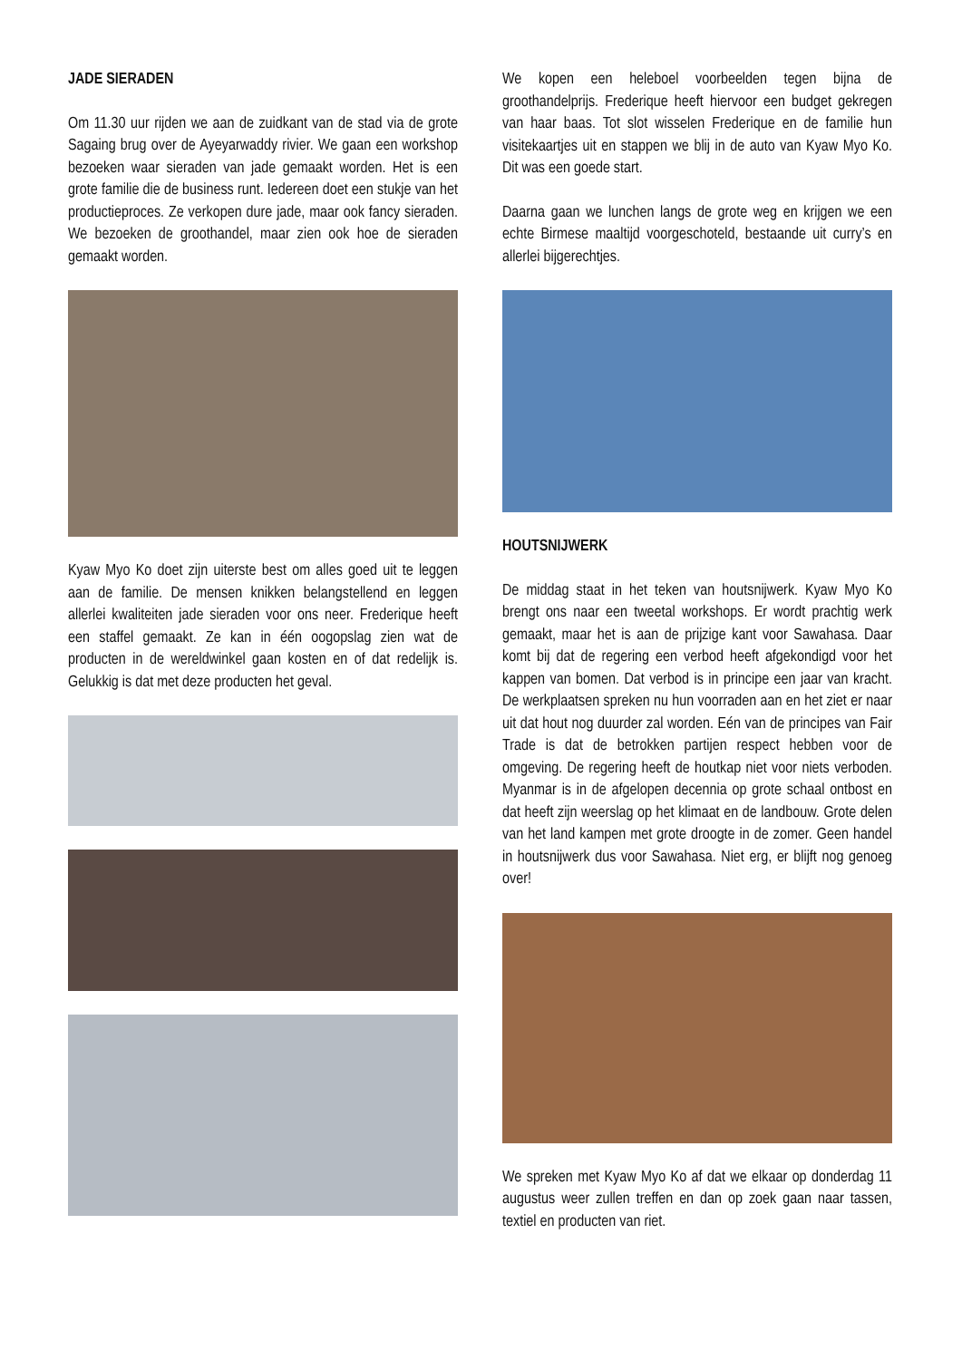JADE SIERADEN
Om 11.30 uur rijden we aan de zuidkant van de stad via de grote Sagaing brug over de Ayeyarwaddy rivier. We gaan een workshop bezoeken waar sieraden van jade gemaakt worden. Het is een grote familie die de business runt. Iedereen doet een stukje van het productieproces. Ze verkopen dure jade, maar ook fancy sieraden. We bezoeken de groothandel, maar zien ook hoe de sieraden gemaakt worden.
Kyaw Myo Ko doet zijn uiterste best om alles goed uit te leggen aan de familie. De mensen knikken belangstellend en leggen allerlei kwaliteiten jade sieraden voor ons neer. Frederique heeft een staffel gemaakt. Ze kan in één oogopslag zien wat de producten in de wereldwinkel gaan kosten en of dat redelijk is. Gelukkig is dat met deze producten het geval.
We kopen een heleboel voorbeelden tegen bijna de groothandelprijs. Frederique heeft hiervoor een budget gekregen van haar baas. Tot slot wisselen Frederique en de familie hun visitekaartjes uit en stappen we blij in de auto van Kyaw Myo Ko. Dit was een goede start.
Daarna gaan we lunchen langs de grote weg en krijgen we een echte Birmese maaltijd voorgeschoteld, bestaande uit curry’s en allerlei bijgerechtjes.
HOUTSNIJWERK
De middag staat in het teken van houtsnijwerk. Kyaw Myo Ko brengt ons naar een tweetal workshops. Er wordt prachtig werk gemaakt, maar het is aan de prijzige kant voor Sawahasa. Daar komt bij dat de regering een verbod heeft afgekondigd voor het kappen van bomen. Dat verbod is in principe een jaar van kracht. De werkplaatsen spreken nu hun voorraden aan en het ziet er naar uit dat hout nog duurder zal worden. Eén van de principes van Fair Trade is dat de betrokken partijen respect hebben voor de omgeving. De regering heeft de houtkap niet voor niets verboden. Myanmar is in de afgelopen decennia op grote schaal ontbost en dat heeft zijn weerslag op het klimaat en de landbouw. Grote delen van het land kampen met grote droogte in de zomer. Geen handel in houtsnijwerk dus voor Sawahasa. Niet erg, er blijft nog genoeg over!
We spreken met Kyaw Myo Ko af dat we elkaar op donderdag 11 augustus weer zullen treffen en dan op zoek gaan naar tassen, textiel en producten van riet.